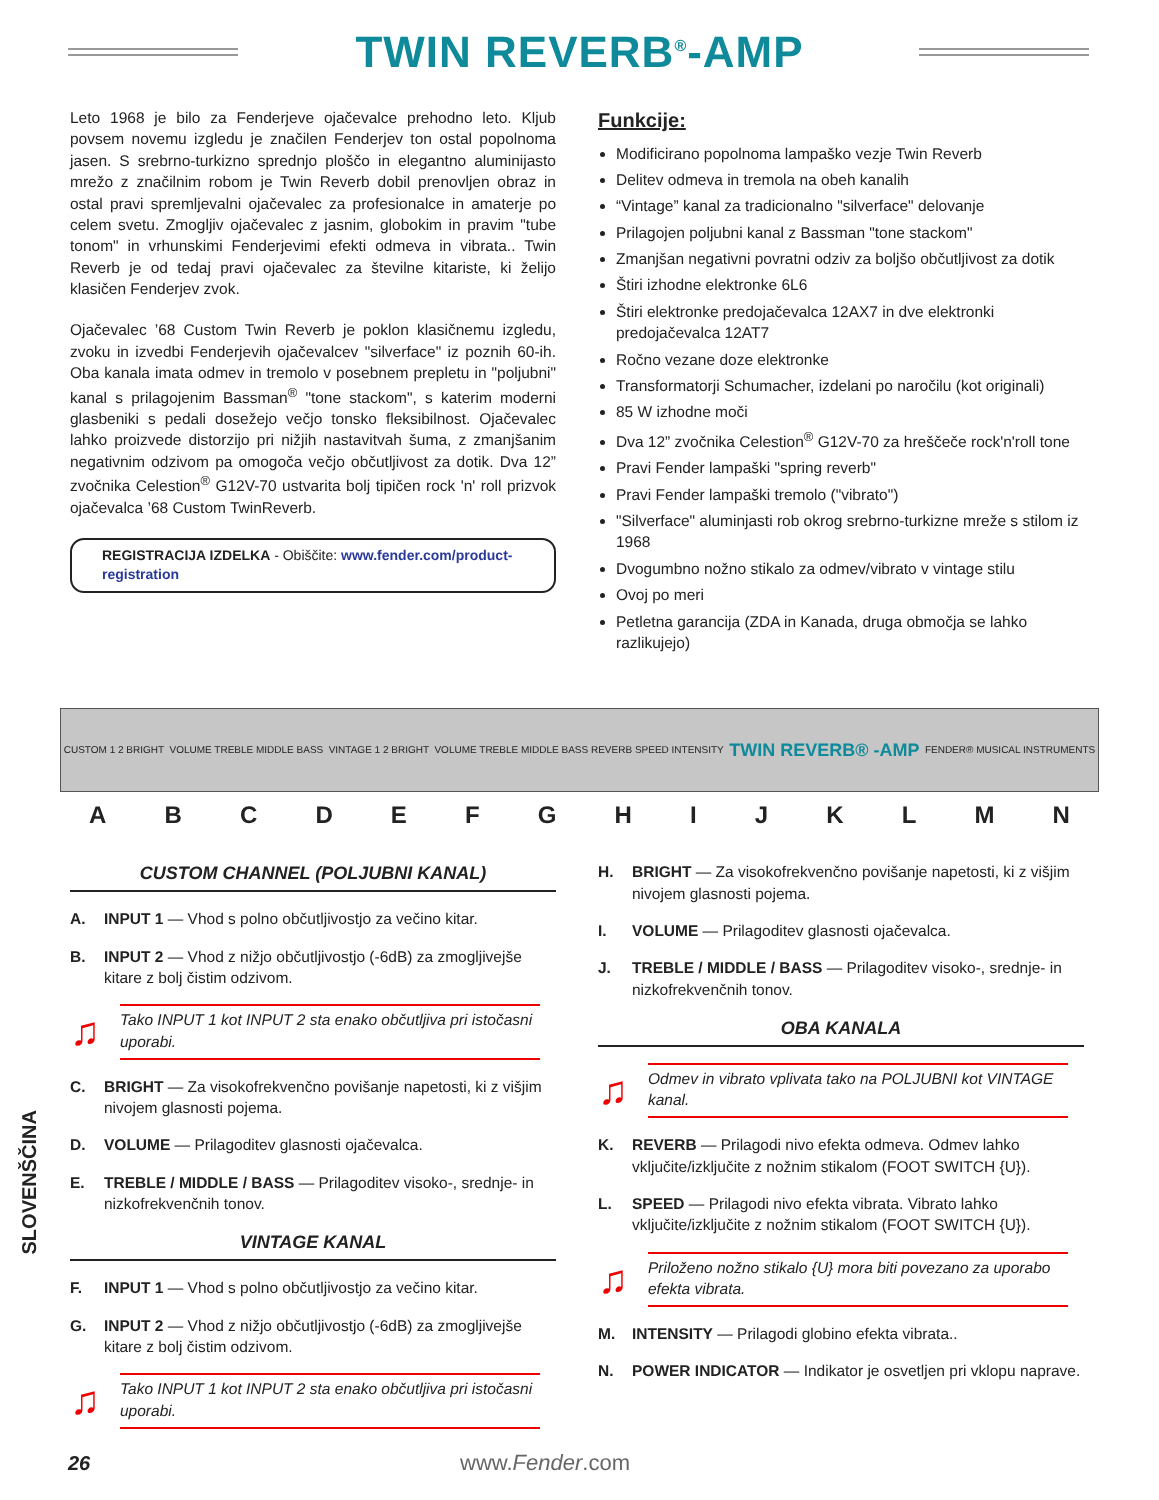TWIN REVERB<sup>®</sup>-AMP
Leto 1968 je bilo za Fenderjeve ojačevalce prehodno leto. Kljub povsem novemu izgledu je značilen Fenderjev ton ostal popolnoma jasen. S srebrno-turkizno sprednjo ploščo in elegantno aluminijasto mrežo z značilnim robom je Twin Reverb dobil prenovljen obraz in ostal pravi spremljevalni ojačevalec za profesionalce in amaterje po celem svetu. Zmogljiv ojačevalec z jasnim, globokim in pravim "tube tonom" in vrhunskimi Fenderjevimi efekti odmeva in vibrata.. Twin Reverb je od tedaj pravi ojačevalec za številne kitariste, ki želijo klasičen Fenderjev zvok.
Ojačevalec ’68 Custom Twin Reverb je poklon klasičnemu izgledu, zvoku in izvedbi Fenderjevih ojačevalcev "silverface" iz poznih 60-ih. Oba kanala imata odmev in tremolo v posebnem prepletu in "poljubni" kanal s prilagojenim Bassman<sup>®</sup> "tone stackom", s katerim moderni glasbeniki s pedali dosežejo večjo tonsko fleksibilnost. Ojačevalec lahko proizvede distorzijo pri nižjih nastavitvah šuma, z zmanjšanim negativnim odzivom pa omogoča večjo občutljivost za dotik. Dva 12” zvočnika Celestion<sup>®</sup> G12V-70 ustvarita bolj tipičen rock 'n' roll prizvok ojačevalca ’68 Custom TwinReverb.
REGISTRACIJA IZDELKA - Obiščite: www.fender.com/product-registration
Funkcije:
Modificirano popolnoma lampaško vezje Twin Reverb
Delitev odmeva in tremola na obeh kanalih
“Vintage” kanal za tradicionalno "silverface" delovanje
Prilagojen poljubni kanal z Bassman "tone stackom"
Zmanjšan negativni povratni odziv za boljšo občutljivost za dotik
Štiri izhodne elektronke 6L6
Štiri elektronke predojačevalca 12AX7 in dve elektronki predojačevalca 12AT7
Ročno vezane doze elektronke
Transformatorji Schumacher, izdelani po naročilu (kot originali)
85 W izhodne moči
Dva 12” zvočnika Celestion<sup>®</sup> G12V-70 za hreščeče rock'n'roll tone
Pravi Fender lampaški "spring reverb"
Pravi Fender lampaški tremolo ("vibrato")
"Silverface" aluminjasti rob okrog srebrno-turkizne mreže s stilom iz 1968
Dvogumbno nožno stikalo za odmev/vibrato v vintage stilu
Ovoj po meri
Petletna garancija (ZDA in Kanada, druga območja se lahko razlikujejo)
CUSTOM 1 2 BRIGHT VOLUME TREBLE MIDDLE BASS VINTAGE 1 2 BRIGHT VOLUME TREBLE MIDDLE BASS REVERB SPEED INTENSITY TWIN REVERB® -AMP FENDER® MUSICAL INSTRUMENTS
A B C D E F G H I J K L M N
CUSTOM CHANNEL (POLJUBNI KANAL)
A. INPUT 1 — Vhod s polno občutljivostjo za večino kitar.
B. INPUT 2 — Vhod z nižjo občutljivostjo (-6dB) za zmogljivejše kitare z bolj čistim odzivom.
♫
Tako INPUT 1 kot INPUT 2 sta enako občutljiva pri istočasni uporabi.
C. BRIGHT — Za visokofrekvenčno povišanje napetosti, ki z višjim nivojem glasnosti pojema.
D. VOLUME — Prilagoditev glasnosti ojačevalca.
E. TREBLE / MIDDLE / BASS — Prilagoditev visoko-, srednje- in nizkofrekvenčnih tonov.
VINTAGE KANAL
F. INPUT 1 — Vhod s polno občutljivostjo za večino kitar.
G. INPUT 2 — Vhod z nižjo občutljivostjo (-6dB) za zmogljivejše kitare z bolj čistim odzivom.
♫
Tako INPUT 1 kot INPUT 2 sta enako občutljiva pri istočasni uporabi.
H. BRIGHT — Za visokofrekvenčno povišanje napetosti, ki z višjim nivojem glasnosti pojema.
I. VOLUME — Prilagoditev glasnosti ojačevalca.
J. TREBLE / MIDDLE / BASS — Prilagoditev visoko-, srednje- in nizkofrekvenčnih tonov.
OBA KANALA
♫
Odmev in vibrato vplivata tako na POLJUBNI kot VINTAGE kanal.
K. REVERB — Prilagodi nivo efekta odmeva. Odmev lahko vključite/izključite z nožnim stikalom (FOOT SWITCH {U}).
L. SPEED — Prilagodi nivo efekta vibrata. Vibrato lahko vključite/izključite z nožnim stikalom (FOOT SWITCH {U}).
♫
Priloženo nožno stikalo {U} mora biti povezano za uporabo efekta vibrata.
M. INTENSITY — Prilagodi globino efekta vibrata..
N. POWER INDICATOR — Indikator je osvetljen pri vklopu naprave.
SLOVENŠČINA
26 www.Fender.com